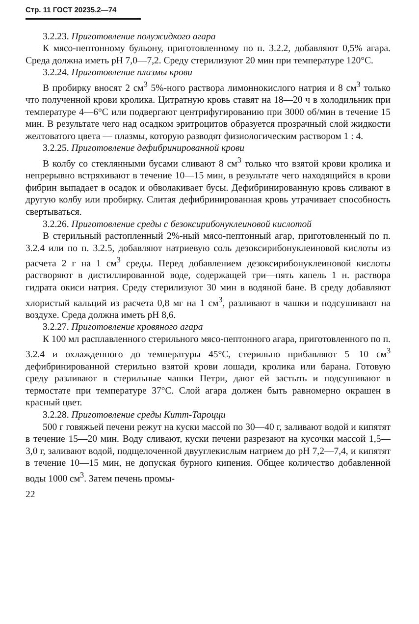Стр. 11 ГОСТ 20235.2—74
3.2.23. Приготовление полужидкого агара
К мясо-пептонному бульону, приготовленному по п. 3.2.2, добавляют 0,5% агара. Среда должна иметь рН 7,0—7,2. Среду стерилизуют 20 мин при температуре 120°С.
3.2.24. Приготовление плазмы крови
В пробирку вносят 2 см<sup>3</sup> 5%-ного раствора лимоннокислого натрия и 8 см<sup>3</sup> только что полученной крови кролика. Цитратную кровь ставят на 18—20 ч в холодильник при температуре 4—6°С или подвергают центрифугированию при 3000 об/мин в течение 15 мин. В результате чего над осадком эритроцитов образуется прозрачный слой жидкости желтоватого цвета — плазмы, которую разводят физиологическим раствором 1 : 4.
3.2.25. Приготовление дефибринированной крови
В колбу со стеклянными бусами сливают 8 см<sup>3</sup> только что взятой крови кролика и непрерывно встряхивают в течение 10—15 мин, в результате чего находящийся в крови фибрин выпадает в осадок и обволакивает бусы. Дефибринированную кровь сливают в другую колбу или пробирку. Слитая дефибринированная кровь утрачивает способность свертываться.
3.2.26. Приготовление среды с безоксирибонуклеиновой кислотой
В стерильный растопленный 2%-ный мясо-пептонный агар, приготовленный по п. 3.2.4 или по п. 3.2.5, добавляют натриевую соль дезоксирибонуклеиновой кислоты из расчета 2 г на 1 см<sup>3</sup> среды. Перед добавлением дезоксирибонуклеиновой кислоты растворяют в дистиллированной воде, содержащей три—пять капель 1 н. раствора гидрата окиси натрия. Среду стерилизуют 30 мин в водяной бане. В среду добавляют хлористый кальций из расчета 0,8 мг на 1 см<sup>3</sup>, разливают в чашки и подсушивают на воздухе. Среда должна иметь рН 8,6.
3.2.27. Приготовление кровяного агара
К 100 мл расплавленного стерильного мясо-пептонного агара, приготовленного по п. 3.2.4 и охлажденного до температуры 45°С, стерильно прибавляют 5—10 см<sup>3</sup> дефибринированной стерильно взятой крови лошади, кролика или барана. Готовую среду разливают в стерильные чашки Петри, дают ей застыть и подсушивают в термостате при температуре 37°С. Слой агара должен быть равномерно окрашен в красный цвет.
3.2.28. Приготовление среды Китт-Тароцци
500 г говяжьей печени режут на куски массой по 30—40 г, заливают водой и кипятят в течение 15—20 мин. Воду сливают, куски печени разрезают на кусочки массой 1,5—3,0 г, заливают водой, подщелоченной двууглекислым натрием до рН 7,2—7,4, и кипятят в течение 10—15 мин, не допуская бурного кипения. Общее количество добавленной воды 1000 см<sup>3</sup>. Затем печень промы-
22